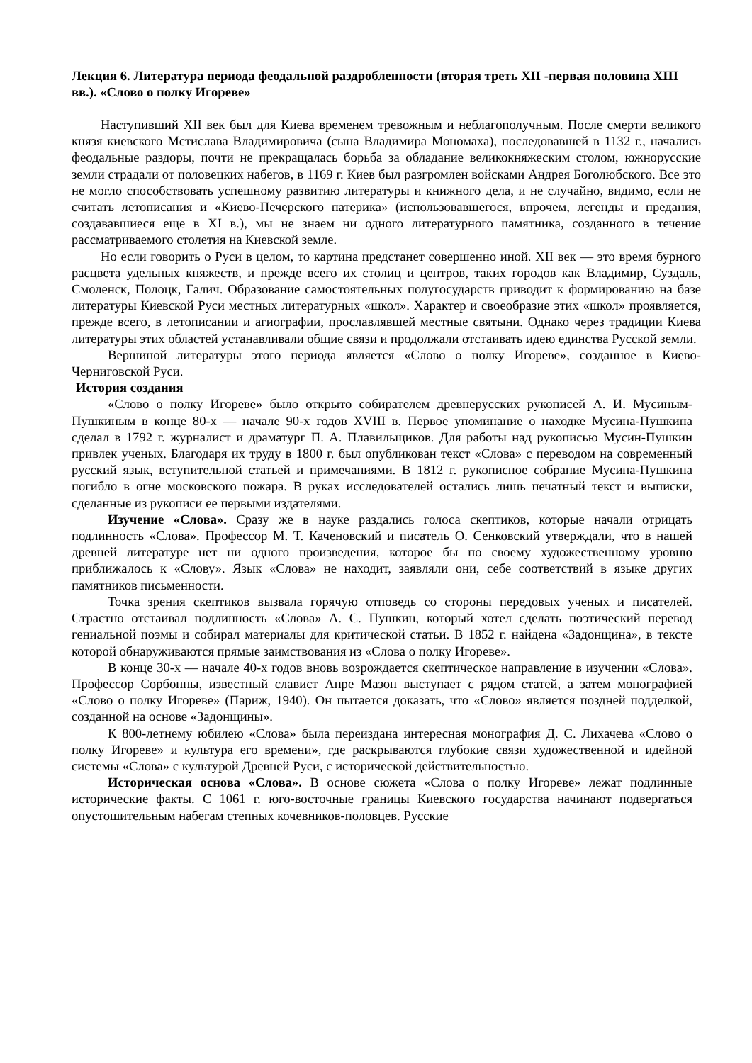Лекция 6. Литература периода феодальной раздробленности (вторая треть XII -первая половина XIII вв.). «Слово о полку Игореве»
Наступивший XII век был для Киева временем тревожным и неблагополучным. После смерти великого князя киевского Мстислава Владимировича (сына Владимира Мономаха), последовавшей в 1132 г., начались феодальные раздоры, почти не прекращалась борьба за обладание великокняжеским столом, южнорусские земли страдали от половецких набегов, в 1169 г. Киев был разгромлен войсками Андрея Боголюбского. Все это не могло способствовать успешному развитию литературы и книжного дела, и не случайно, видимо, если не считать летописания и «Киево-Печерского патерика» (использовавшегося, впрочем, легенды и предания, создававшиеся еще в XI в.), мы не знаем ни одного литературного памятника, созданного в течение рассматриваемого столетия на Киевской земле.
Но если говорить о Руси в целом, то картина предстанет совершенно иной. XII век — это время бурного расцвета удельных княжеств, и прежде всего их столиц и центров, таких городов как Владимир, Суздаль, Смоленск, Полоцк, Галич. Образование самостоятельных полугосударств приводит к формированию на базе литературы Киевской Руси местных литературных «школ». Характер и своеобразие этих «школ» проявляется, прежде всего, в летописании и агиографии, прославлявшей местные святыни. Однако через традиции Киева литературы этих областей устанавливали общие связи и продолжали отстаивать идею единства Русской земли.
Вершиной литературы этого периода является «Слово о полку Игореве», созданное в Киево-Черниговской Руси.
История создания
«Слово о полку Игореве» было открыто собирателем древнерусских рукописей А. И. Мусиным-Пушкиным в конце 80-х — начале 90-х годов XVIII в. Первое упоминание о находке Мусина-Пушкина сделал в 1792 г. журналист и драматург П. А. Плавильщиков. Для работы над рукописью Мусин-Пушкин привлек ученых. Благодаря их труду в 1800 г. был опубликован текст «Слова» с переводом на современный русский язык, вступительной статьей и примечаниями. В 1812 г. рукописное собрание Мусина-Пушкина погибло в огне московского пожара. В руках исследователей остались лишь печатный текст и выписки, сделанные из рукописи ее первыми издателями.
Изучение «Слова». Сразу же в науке раздались голоса скептиков, которые начали отрицать подлинность «Слова». Профессор М. Т. Каченовский и писатель О. Сенковский утверждали, что в нашей древней литературе нет ни одного произведения, которое бы по своему художественному уровню приближалось к «Слову». Язык «Слова» не находит, заявляли они, себе соответствий в языке других памятников письменности.
Точка зрения скептиков вызвала горячую отповедь со стороны передовых ученых и писателей. Страстно отстаивал подлинность «Слова» А. С. Пушкин, который хотел сделать поэтический перевод гениальной поэмы и собирал материалы для критической статьи. В 1852 г. найдена «Задонщина», в тексте которой обнаруживаются прямые заимствования из «Слова о полку Игореве».
В конце 30-х — начале 40-х годов вновь возрождается скептическое направление в изучении «Слова». Профессор Сорбонны, известный славист Анре Мазон выступает с рядом статей, а затем монографией «Слово о полку Игореве» (Париж, 1940). Он пытается доказать, что «Слово» является поздней подделкой, созданной на основе «Задонщины».
К 800-летнему юбилею «Слова» была переиздана интересная монография Д. С. Лихачева «Слово о полку Игореве» и культура его времени», где раскрываются глубокие связи художественной и идейной системы «Слова» с культурой Древней Руси, с исторической действительностью.
Историческая основа «Слова». В основе сюжета «Слова о полку Игореве» лежат подлинные исторические факты. С 1061 г. юго-восточные границы Киевского государства начинают подвергаться опустошительным набегам степных кочевников-половцев. Русские